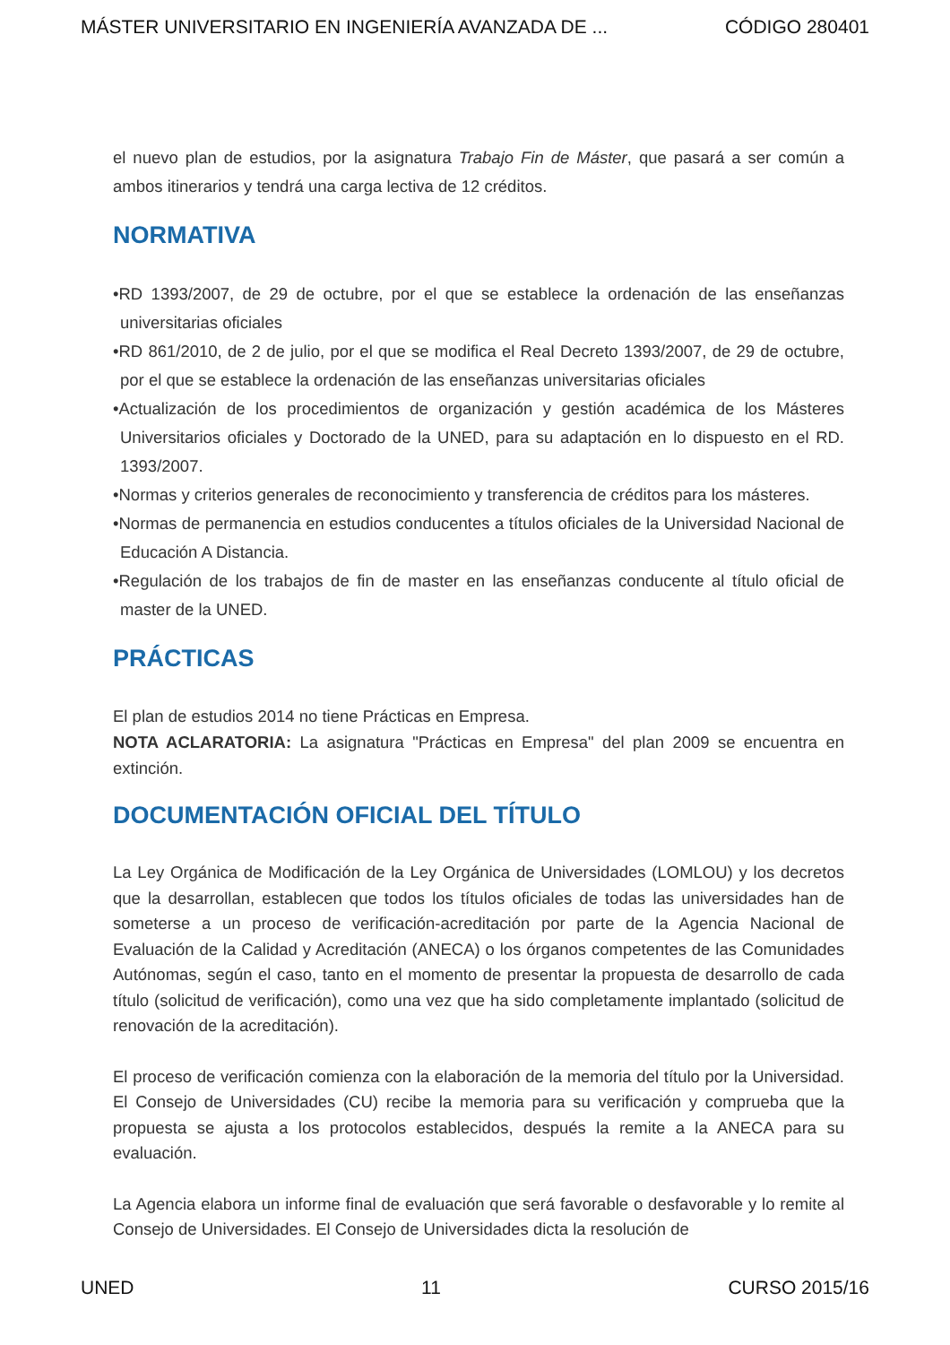MÁSTER UNIVERSITARIO EN INGENIERÍA AVANZADA DE ... CÓDIGO 280401
el nuevo plan de estudios, por la asignatura Trabajo Fin de Máster, que pasará a ser común a ambos itinerarios y tendrá una carga lectiva de 12 créditos.
NORMATIVA
•RD 1393/2007, de 29 de octubre, por el que se establece la ordenación de las enseñanzas universitarias oficiales
•RD 861/2010, de 2 de julio, por el que se modifica el Real Decreto 1393/2007, de 29 de octubre, por el que se establece la ordenación de las enseñanzas universitarias oficiales
•Actualización de los procedimientos de organización y gestión académica de los Másteres Universitarios oficiales y Doctorado de la UNED, para su adaptación en lo dispuesto en el RD. 1393/2007.
•Normas y criterios generales de reconocimiento y transferencia de créditos para los másteres.
•Normas de permanencia en estudios conducentes a títulos oficiales de la Universidad Nacional de Educación A Distancia.
•Regulación de los trabajos de fin de master en las enseñanzas conducente al título oficial de master de la UNED.
PRÁCTICAS
El plan de estudios 2014 no tiene Prácticas en Empresa.
NOTA ACLARATORIA: La asignatura "Prácticas en Empresa" del plan 2009 se encuentra en extinción.
DOCUMENTACIÓN OFICIAL DEL TÍTULO
La Ley Orgánica de Modificación de la Ley Orgánica de Universidades (LOMLOU) y los decretos que la desarrollan, establecen que todos los títulos oficiales de todas las universidades han de someterse a un proceso de verificación-acreditación por parte de la Agencia Nacional de Evaluación de la Calidad y Acreditación (ANECA) o los órganos competentes de las Comunidades Autónomas, según el caso, tanto en el momento de presentar la propuesta de desarrollo de cada título (solicitud de verificación), como una vez que ha sido completamente implantado (solicitud de renovación de la acreditación).
El proceso de verificación comienza con la elaboración de la memoria del título por la Universidad. El Consejo de Universidades (CU) recibe la memoria para su verificación y comprueba que la propuesta se ajusta a los protocolos establecidos, después la remite a la ANECA para su evaluación.
La Agencia elabora un informe final de evaluación que será favorable o desfavorable y lo remite al Consejo de Universidades. El Consejo de Universidades dicta la resolución de
UNED 11 CURSO 2015/16